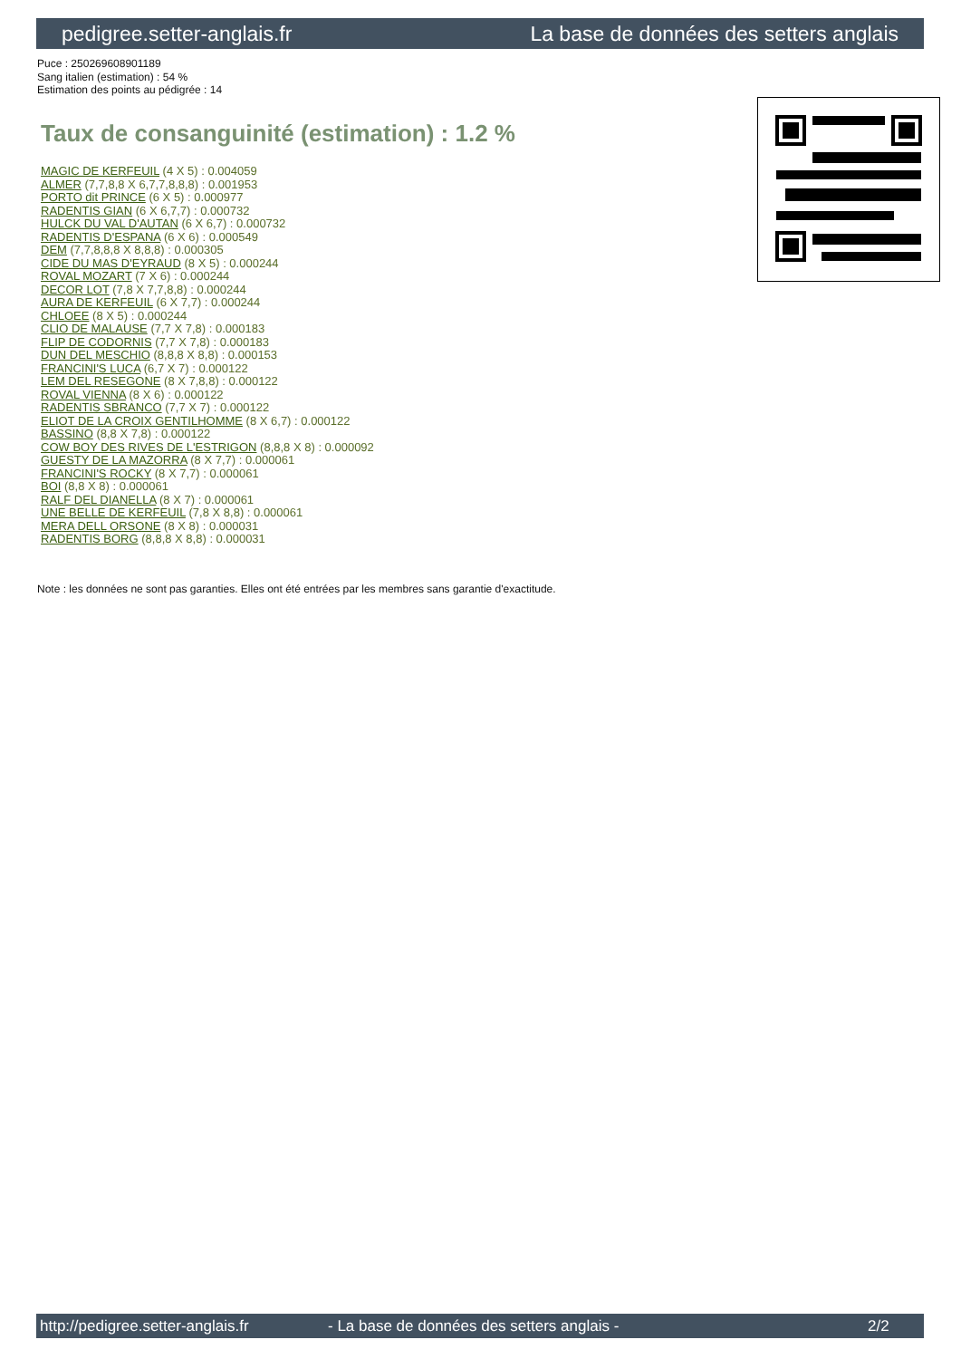pedigree.setter-anglais.fr La base de données des setters anglais
Puce : 250269608901189
Sang italien (estimation) : 54 %
Estimation des points au pédigrée : 14
Taux de consanguinité (estimation) : 1.2 %
MAGIC DE KERFEUIL (4 X 5) : 0.004059
ALMER (7,7,8,8 X 6,7,7,8,8,8) : 0.001953
PORTO dit PRINCE (6 X 5) : 0.000977
RADENTIS GIAN (6 X 6,7,7) : 0.000732
HULCK DU VAL D'AUTAN (6 X 6,7) : 0.000732
RADENTIS D'ESPANA (6 X 6) : 0.000549
DEM (7,7,8,8,8 X 8,8,8) : 0.000305
CIDE DU MAS D'EYRAUD (8 X 5) : 0.000244
ROVAL MOZART (7 X 6) : 0.000244
DECOR LOT (7,8 X 7,7,8,8) : 0.000244
AURA DE KERFEUIL (6 X 7,7) : 0.000244
CHLOEE (8 X 5) : 0.000244
CLIO DE MALAUSE (7,7 X 7,8) : 0.000183
FLIP DE CODORNIS (7,7 X 7,8) : 0.000183
DUN DEL MESCHIO (8,8,8 X 8,8) : 0.000153
FRANCINI'S LUCA (6,7 X 7) : 0.000122
LEM DEL RESEGONE (8 X 7,8,8) : 0.000122
ROVAL VIENNA (8 X 6) : 0.000122
RADENTIS SBRANCO (7,7 X 7) : 0.000122
ELIOT DE LA CROIX GENTILHOMME (8 X 6,7) : 0.000122
BASSINO (8,8 X 7,8) : 0.000122
COW BOY DES RIVES DE L'ESTRIGON (8,8,8 X 8) : 0.000092
GUESTY DE LA MAZORRA (8 X 7,7) : 0.000061
FRANCINI'S ROCKY (8 X 7,7) : 0.000061
BOI (8,8 X 8) : 0.000061
RALF DEL DIANELLA (8 X 7) : 0.000061
UNE BELLE DE KERFEUIL (7,8 X 8,8) : 0.000061
MERA DELL ORSONE (8 X 8) : 0.000031
RADENTIS BORG (8,8,8 X 8,8) : 0.000031
Note : les données ne sont pas garanties. Elles ont été entrées par les membres sans garantie d'exactitude.
http://pedigree.setter-anglais.fr - La base de données des setters anglais - 2/2